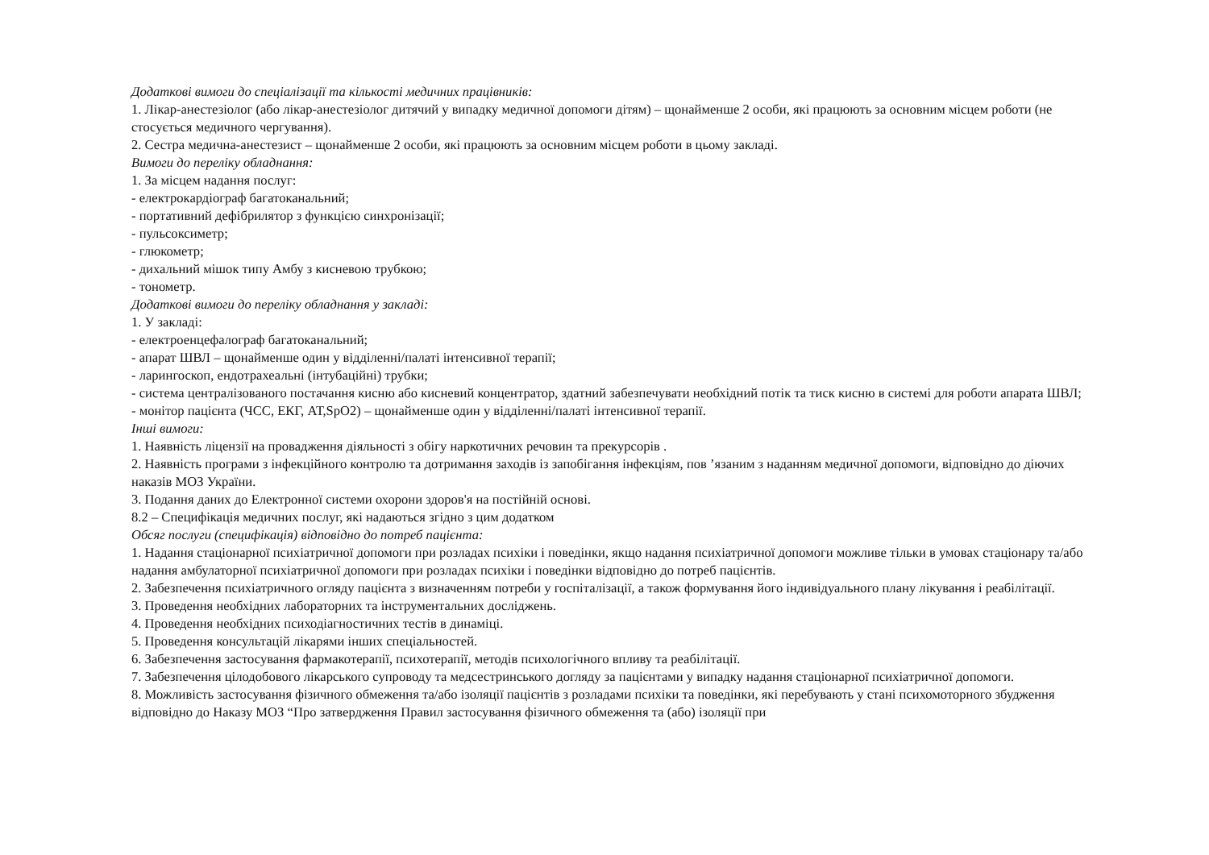Додаткові вимоги до спеціалізації та кількості медичних працівників:
1. Лікар-анестезіолог (або лікар-анестезіолог дитячий у випадку медичної допомоги дітям) – щонайменше 2 особи, які працюють за основним місцем роботи (не стосується медичного чергування).
2. Сестра медична-анестезист – щонайменше 2 особи, які працюють за основним місцем роботи в цьому закладі.
Вимоги до переліку обладнання:
1. За місцем надання послуг:
- електрокардіограф багатоканальний;
- портативний дефібрилятор з функцією синхронізації;
- пульсоксиметр;
- глюкометр;
- дихальний мішок типу Амбу з кисневою трубкою;
- тонометр.
Додаткові вимоги до переліку обладнання у закладі:
1. У закладі:
- електроенцефалограф багатоканальний;
- апарат ШВЛ – щонайменше один у відділенні/палаті інтенсивної терапії;
- ларингоскоп, ендотрахеальні (інтубаційні) трубки;
- система централізованого постачання кисню або кисневий концентратор, здатний забезпечувати необхідний потік та тиск кисню в системі для роботи апарата ШВЛ;
- монітор пацієнта (ЧСС, ЕКГ, АТ,SpO2) – щонайменше один у відділенні/палаті інтенсивної терапії.
Інші вимоги:
1. Наявність ліцензії на провадження діяльності з обігу наркотичних речовин та прекурсорів .
2. Наявність програми з інфекційного контролю та дотримання заходів із запобігання інфекціям, пов ’язаним з наданням медичної допомоги, відповідно до діючих наказів МОЗ України.
3. Подання даних до Електронної системи охорони здоров'я на постійній основі.
8.2 – Специфікація медичних послуг, які надаються згідно з цим додатком
Обсяг послуги (специфікація) відповідно до потреб пацієнта:
1. Надання стаціонарної психіатричної допомоги при розладах психіки і поведінки, якщо надання психіатричної допомоги можливе тільки в умовах стаціонару та/або надання амбулаторної психіатричної допомоги при розладах психіки і поведінки відповідно до потреб пацієнтів.
2. Забезпечення психіатричного огляду пацієнта з визначенням потреби у госпіталізації, а також формування його індивідуального плану лікування і реабілітації.
3. Проведення необхідних лабораторних та інструментальних досліджень.
4. Проведення необхідних психодіагностичних тестів в динаміці.
5. Проведення консультацій лікарями інших спеціальностей.
6. Забезпечення застосування фармакотерапії, психотерапії, методів психологічного впливу та реабілітації.
7. Забезпечення цілодобового лікарського супроводу та медсестринського догляду за пацієнтами у випадку надання стаціонарної психіатричної допомоги.
8. Можливість застосування фізичного обмеження та/або ізоляції пацієнтів з розладами психіки та поведінки, які перебувають у стані психомоторного збудження відповідно до Наказу МОЗ “Про затвердження Правил застосування фізичного обмеження та (або) ізоляції при